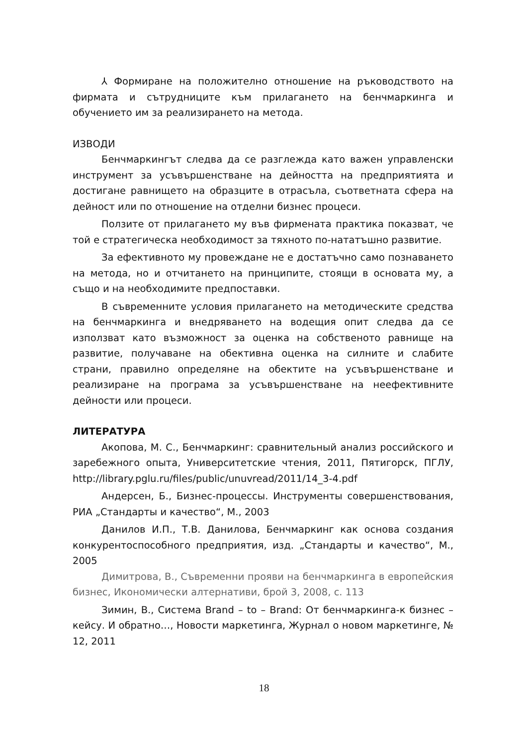⅄ Формиране на положително отношение на ръководството на фирмата и сътрудниците към прилагането на бенчмаркинга и обучението им за реализирането на метода.
ИЗВОДИ
Бенчмаркингът следва да се разглежда като важен управленски инструмент за усъвършенстване на дейността на предприятията и достигане равнището на образците в отрасъла, съответната сфера на дейност или по отношение на отделни бизнес процеси.
Ползите от прилагането му във фирмената практика показват, че той е стратегическа необходимост за тяхното по-нататъшно развитие.
За ефективното му провеждане не е достатъчно само познаването на метода, но и отчитането на принципите, стоящи в основата му, а също и на необходимите предпоставки.
В съвременните условия прилагането на методическите средства на бенчмаркинга и внедряването на водещия опит следва да се използват като възможност за оценка на собственото равнище на развитие, получаване на обективна оценка на силните и слабите страни, правилно определяне на обектите на усъвършенстване и реализиране на програма за усъвършенстване на неефективните дейности или процеси.
ЛИТЕРАТУРА
Акопова, М. С., Бенчмаркинг: сравнительный анализ российского и заребежного опыта, Университетские чтения, 2011, Пятигорск, ПГЛУ, http://library.pglu.ru/files/public/unuvread/2011/14_3-4.pdf
Андерсен, Б., Бизнес-процессы. Инструменты совершенствования, РИА „Стандарты и качество“, М., 2003
Данилов И.П., Т.В. Данилова, Бенчмаркинг как основа создания конкурентоспособного предприятия, изд. „Стандарты и качество“, М., 2005
Димитрова, В., Съвременни прояви на бенчмаркинга в европейския бизнес, Икономически алтернативи, брой 3, 2008, с. 113
Зимин, В., Система Brand – to – Brand: От бенчмаркинга-к бизнес – кейсу. И обратно…, Новости маркетинга, Журнал о новом маркетинге, № 12, 2011
18